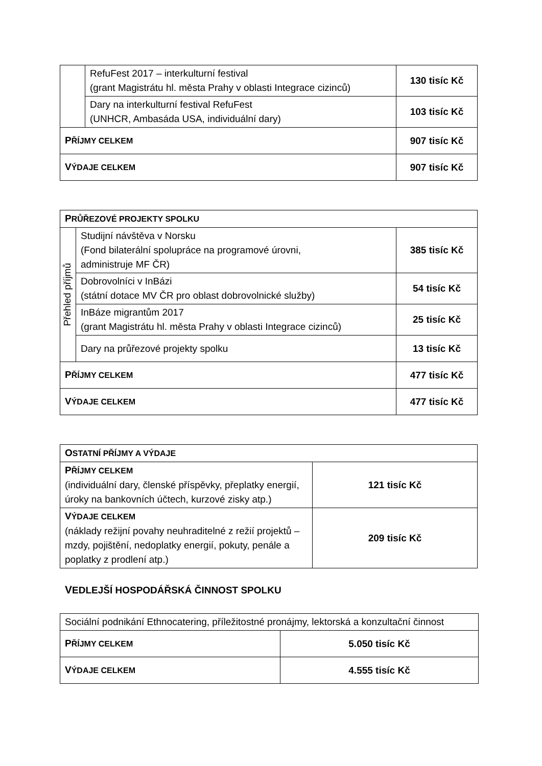| | RefuFest 2017 – interkulturní festival (grant Magistrátu hl. města Prahy v oblasti Integrace cizinců) | | 130 tisíc Kč |
| | Dary na interkulturní festival RefuFest (UNHCR, Ambasáda USA, individuální dary) | | 103 tisíc Kč |
| P ŘÍJMY CELKEM | | 907 tisíc Kč | |
| V ÝDAJE CELKEM | | 907 tisíc Kč | |
| P RŮŘEZOVÉ PROJEKTY SPOLKU | | | |
| --- | --- | --- | --- |
| Přehled příjmů | Studijní návštěva v Norsku (Fond bilaterální spolupráce na programové úrovni, administruje MF ČR) | | 385 tisíc Kč |
| | Dobrovolníci v InBázi (státní dotace MV ČR pro oblast dobrovolnické služby) | | 54 tisíc Kč |
| | InBáze migrantům 2017 (grant Magistrátu hl. města Prahy v oblasti Integrace cizinců) | | 25 tisíc Kč |
| | Dary na průřezové projekty spolku | | 13 tisíc Kč |
| P ŘÍJMY CELKEM | | 477 tisíc Kč | |
| V ÝDAJE CELKEM | | 477 tisíc Kč | |
| O STATNÍ PŘÍJMY A VÝDAJE | |
| --- | --- |
| P ŘÍJMY CELKEM (individuální dary, členské příspěvky, přeplatky energií, úroky na bankovních účtech, kurzové zisky atp.) | 121 tisíc Kč |
| V ÝDAJE CELKEM (náklady režijní povahy neuhraditelné z režií projektů – mzdy, pojištění, nedoplatky energií, pokuty, penále a poplatky z prodlení atp.) | 209 tisíc Kč |
VEDLEJŠÍ HOSPODÁŘSKÁ ČINNOST SPOLKU
| Sociální podnikání Ethnocatering, příležitostné pronájmy, lektorská a konzultační činnost | |
| P ŘÍJMY CELKEM | 5.050 tisíc Kč |
| V ÝDAJE CELKEM | 4.555 tisíc Kč |